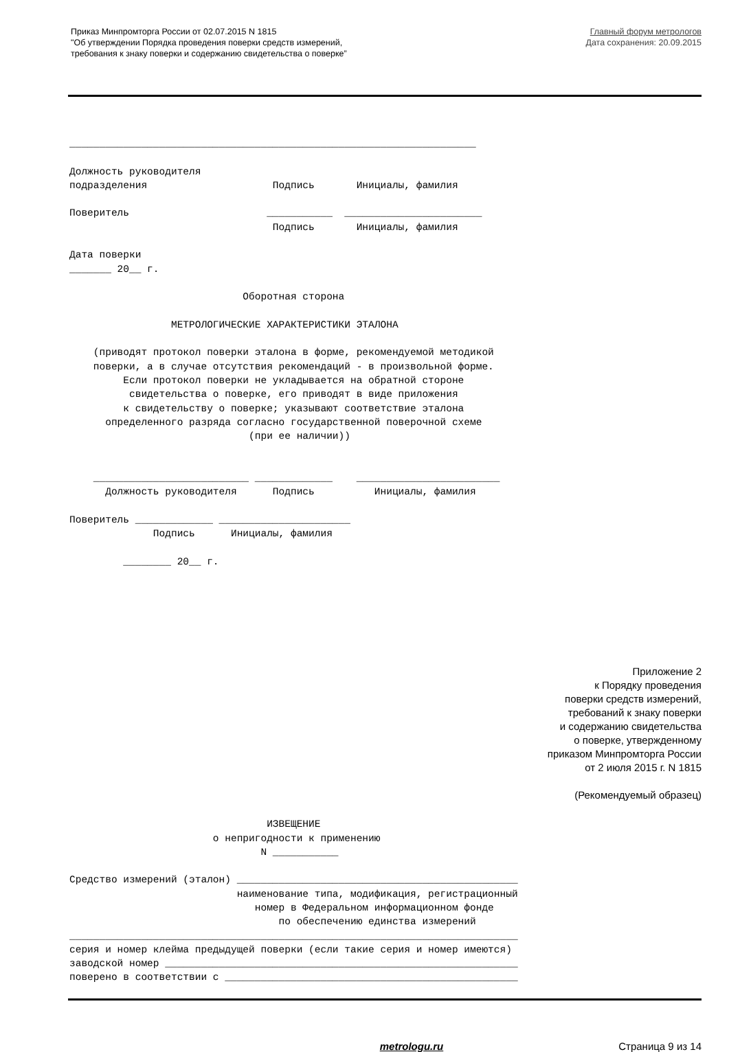Приказ Минпромторга России от 02.07.2015 N 1815
"Об утверждении Порядка проведения поверки средств измерений,
требования к знаку поверки и содержанию свидетельства о поверке”
Главный форум метрологов
Дата сохранения: 20.09.2015
____________________________________________________________________

Должность руководителя
подразделения                     Подпись       Инициалы, фамилия

Поверитель                       ___________  _______________________
                                  Подпись       Инициалы, фамилия

Дата поверки
_______ 20__ г.

                             Оборотная сторона

                 МЕТРОЛОГИЧЕСКИЕ ХАРАКТЕРИСТИКИ ЭТАЛОНА

    (приводят протокол поверки эталона в форме, рекомендуемой методикой
    поверки, а в случае отсутствия рекомендаций - в произвольной форме.
         Если протокол поверки не укладывается на обратной стороне
          свидетельства о поверке, его приводят в виде приложения
         к свидетельству о поверке; указывают соответствие эталона
      определенного разряда согласно государственной поверочной схеме
                              (при ее наличии))


    __________________________ _____________    ________________________
      Должность руководителя      Подпись          Инициалы, фамилия

Поверитель _____________ ______________________
              Подпись      Инициалы, фамилия

         ________ 20__ г.
Приложение 2
к Порядку проведения
поверки средств измерений,
требований к знаку поверки
и содержанию свидетельства
о поверке, утвержденному
приказом Минпромторга России
от 2 июля 2015 г. N 1815
(Рекомендуемый образец)
                                 ИЗВЕЩЕНИЕ
                        о непригодности к применению
                                N ___________

Средство измерений (эталон) _______________________________________________
                            наименование типа, модификация, регистрационный
                               номер в Федеральном информационном фонде
                                   по обеспечению единства измерений
___________________________________________________________________________
серия и номер клейма предыдущей поверки (если такие серия и номер имеются)
заводской номер ___________________________________________________________
поверено в соответствии с _________________________________________________
metrologu.ru Страница 9 из 14